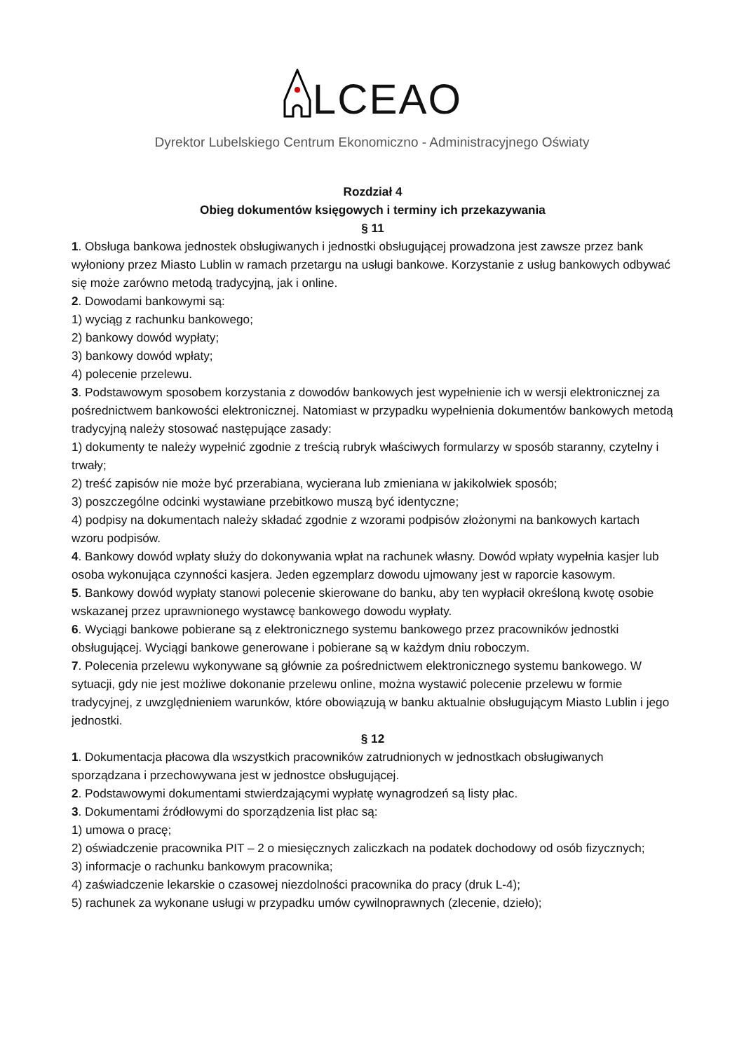LCEAO
Dyrektor Lubelskiego Centrum Ekonomiczno - Administracyjnego Oświaty
Rozdział 4
Obieg dokumentów księgowych i terminy ich przekazywania
§ 11
1. Obsługa bankowa jednostek obsługiwanych i jednostki obsługującej prowadzona jest zawsze przez bank wyłoniony przez Miasto Lublin w ramach przetargu na usługi bankowe. Korzystanie z usług bankowych odbywać się może zarówno metodą tradycyjną, jak i online.
2. Dowodami bankowymi są:
1) wyciąg z rachunku bankowego;
2) bankowy dowód wypłaty;
3) bankowy dowód wpłaty;
4) polecenie przelewu.
3. Podstawowym sposobem korzystania z dowodów bankowych jest wypełnienie ich w wersji elektronicznej za pośrednictwem bankowości elektronicznej. Natomiast w przypadku wypełnienia dokumentów bankowych metodą tradycyjną należy stosować następujące zasady:
1) dokumenty te należy wypełnić zgodnie z treścią rubryk właściwych formularzy w sposób staranny, czytelny i trwały;
2) treść zapisów nie może być przerabiana, wycierana lub zmieniana w jakikolwiek sposób;
3) poszczególne odcinki wystawiane przebitkowo muszą być identyczne;
4) podpisy na dokumentach należy składać zgodnie z wzorami podpisów złożonymi na bankowych kartach wzoru podpisów.
4. Bankowy dowód wpłaty służy do dokonywania wpłat na rachunek własny. Dowód wpłaty wypełnia kasjer lub osoba wykonująca czynności kasjera. Jeden egzemplarz dowodu ujmowany jest w raporcie kasowym.
5. Bankowy dowód wypłaty stanowi polecenie skierowane do banku, aby ten wypłacił określoną kwotę osobie wskazanej przez uprawnionego wystawcę bankowego dowodu wypłaty.
6. Wyciągi bankowe pobierane są z elektronicznego systemu bankowego przez pracowników jednostki obsługującej. Wyciągi bankowe generowane i pobierane są w każdym dniu roboczym.
7. Polecenia przelewu wykonywane są głównie za pośrednictwem elektronicznego systemu bankowego. W sytuacji, gdy nie jest możliwe dokonanie przelewu online, można wystawić polecenie przelewu w formie tradycyjnej, z uwzględnieniem warunków, które obowiązują w banku aktualnie obsługującym Miasto Lublin i jego jednostki.
§ 12
1. Dokumentacja płacowa dla wszystkich pracowników zatrudnionych w jednostkach obsługiwanych sporządzana i przechowywana jest w jednostce obsługującej.
2. Podstawowymi dokumentami stwierdzającymi wypłatę wynagrodzeń są listy płac.
3. Dokumentami źródłowymi do sporządzenia list płac są:
1) umowa o pracę;
2) oświadczenie pracownika PIT – 2 o miesięcznych zaliczkach na podatek dochodowy od osób fizycznych;
3) informacje o rachunku bankowym pracownika;
4) zaświadczenie lekarskie o czasowej niezdolności pracownika do pracy (druk L-4);
5) rachunek za wykonane usługi w przypadku umów cywilnoprawnych (zlecenie, dzieło);